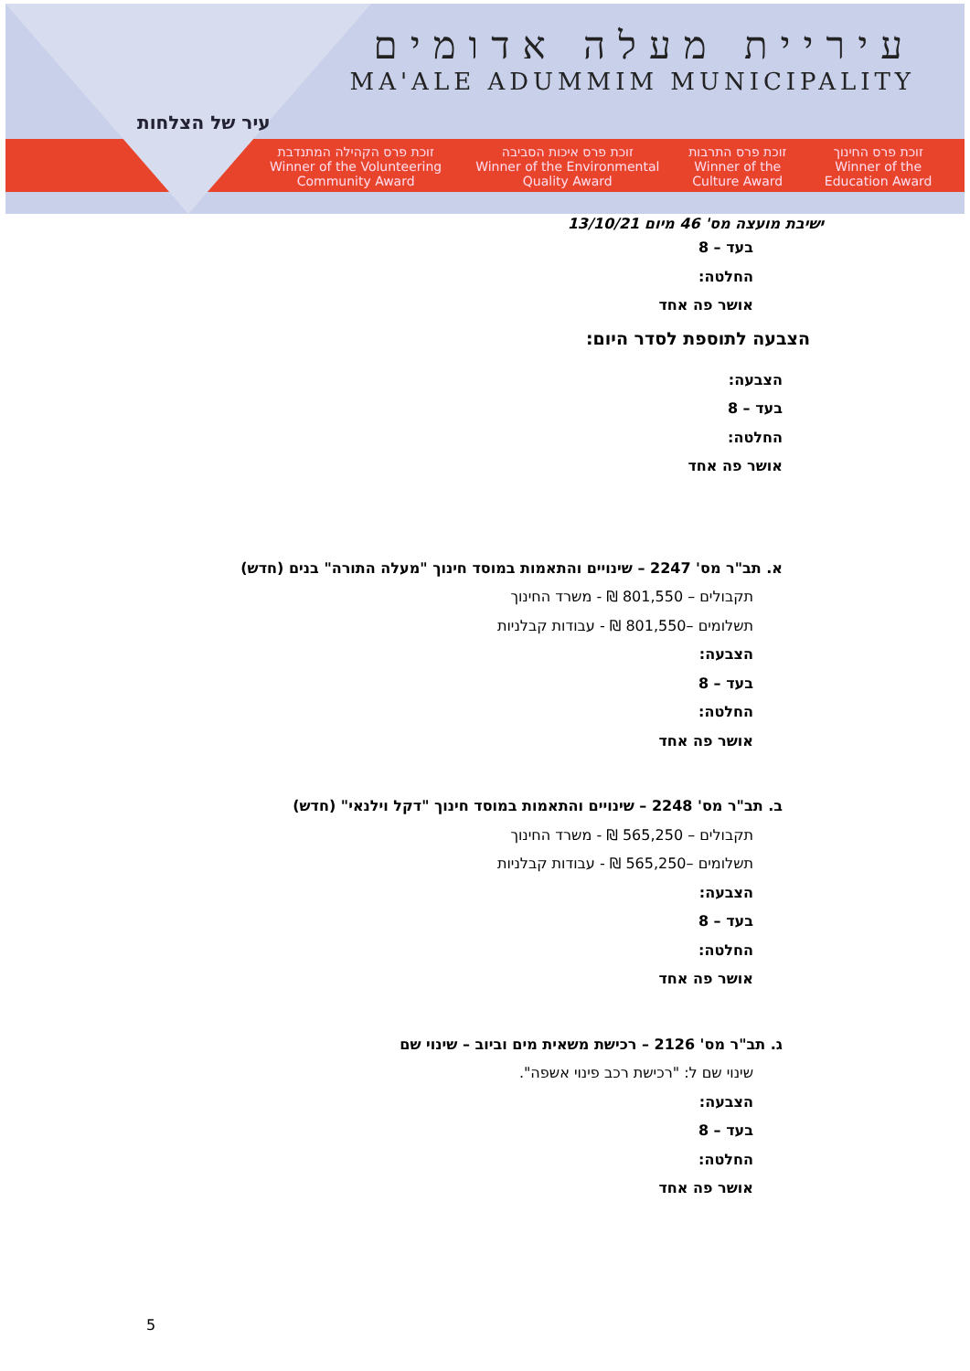עיר של הצלחות
עיריית מעלה אדומים
MA'ALE ADUMMIM MUNICIPALITY
זוכת פרס החינוך
Winner of the Education Award
זוכת פרס התרבות
Winner of the Culture Award
זוכת פרס איכות הסביבה
Winner of the Environmental Quality Award
זוכת פרס הקהילה המתנדבת
Winner of the Volunteering Community Award
ישיבת מועצה מס' 46 מיום 13/10/21
בעד – 8
החלטה:
אושר פה אחד
הצבעה לתוספת לסדר היום:
הצבעה:
בעד – 8
החלטה:
אושר פה אחד
א. תב"ר מס' 2247 – שינויים והתאמות במוסד חינוך "מעלה התורה" בנים (חדש)
תקבולים – 801,550 ₪ - משרד החינוך
תשלומים –801,550 ₪ - עבודות קבלניות
הצבעה:
בעד – 8
החלטה:
אושר פה אחד
ב. תב"ר מס' 2248 – שינויים והתאמות במוסד חינוך "דקל וילנאי" (חדש)
תקבולים – 565,250 ₪ - משרד החינוך
תשלומים –565,250 ₪ - עבודות קבלניות
הצבעה:
בעד – 8
החלטה:
אושר פה אחד
ג. תב"ר מס' 2126 – רכישת משאית מים וביוב – שינוי שם
שינוי שם ל: "רכישת רכב פינוי אשפה".
הצבעה:
בעד – 8
החלטה:
אושר פה אחד
5